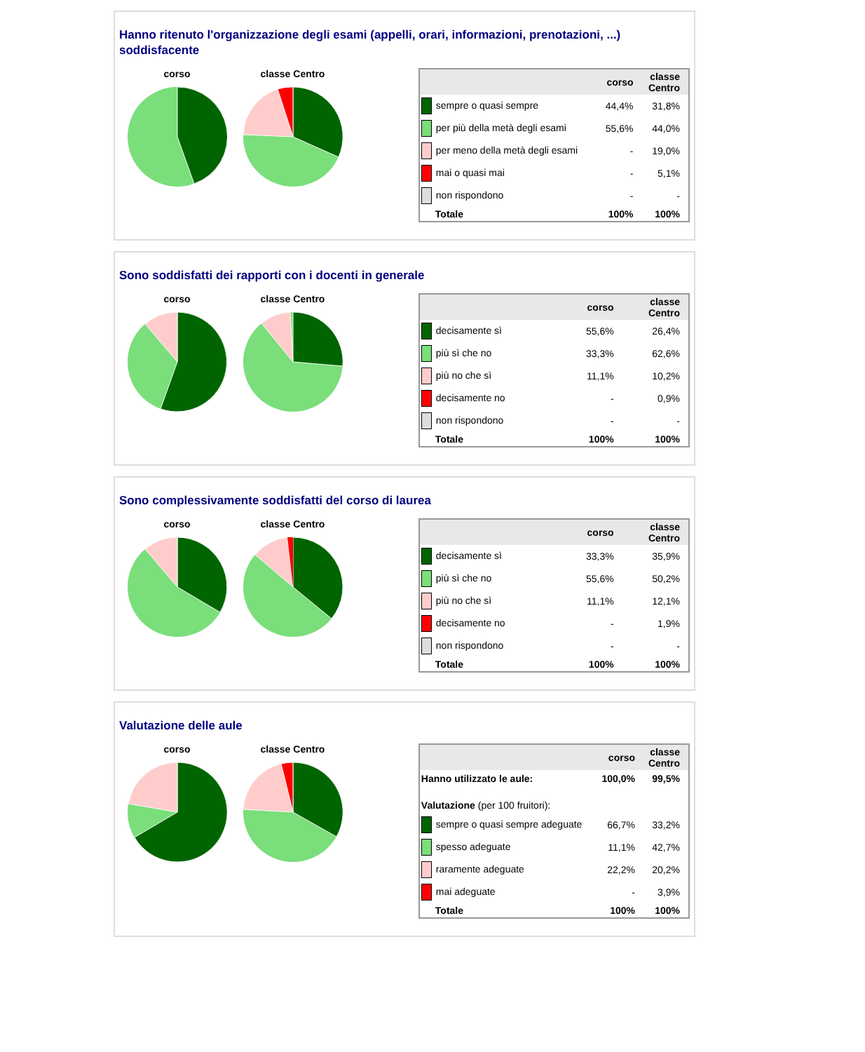Hanno ritenuto l'organizzazione degli esami (appelli, orari, informazioni, prenotazioni, ...) soddisfacente
corso classe Centro
| | corso | classe Centro |
| --- | --- | --- |
| sempre o quasi sempre | 44,4% | 31,8% |
| per più della metà degli esami | 55,6% | 44,0% |
| per meno della metà degli esami | - | 19,0% |
| mai o quasi mai | - | 5,1% |
| non rispondono | - | - |
| Totale | 100% | 100% |
Sono soddisfatti dei rapporti con i docenti in generale
corso classe Centro
| | corso | classe Centro |
| --- | --- | --- |
| decisamente sì | 55,6% | 26,4% |
| più sì che no | 33,3% | 62,6% |
| più no che sì | 11,1% | 10,2% |
| decisamente no | - | 0,9% |
| non rispondono | - | - |
| Totale | 100% | 100% |
Sono complessivamente soddisfatti del corso di laurea
corso classe Centro
| | corso | classe Centro |
| --- | --- | --- |
| decisamente sì | 33,3% | 35,9% |
| più sì che no | 55,6% | 50,2% |
| più no che sì | 11,1% | 12,1% |
| decisamente no | - | 1,9% |
| non rispondono | - | - |
| Totale | 100% | 100% |
Valutazione delle aule
corso classe Centro
| | corso | classe Centro |
| --- | --- | --- |
| Hanno utilizzato le aule: | 100,0% | 99,5% |
| Valutazione (per 100 fruitori): | | |
| sempre o quasi sempre adeguate | 66,7% | 33,2% |
| spesso adeguate | 11,1% | 42,7% |
| raramente adeguate | 22,2% | 20,2% |
| mai adeguate | - | 3,9% |
| Totale | 100% | 100% |